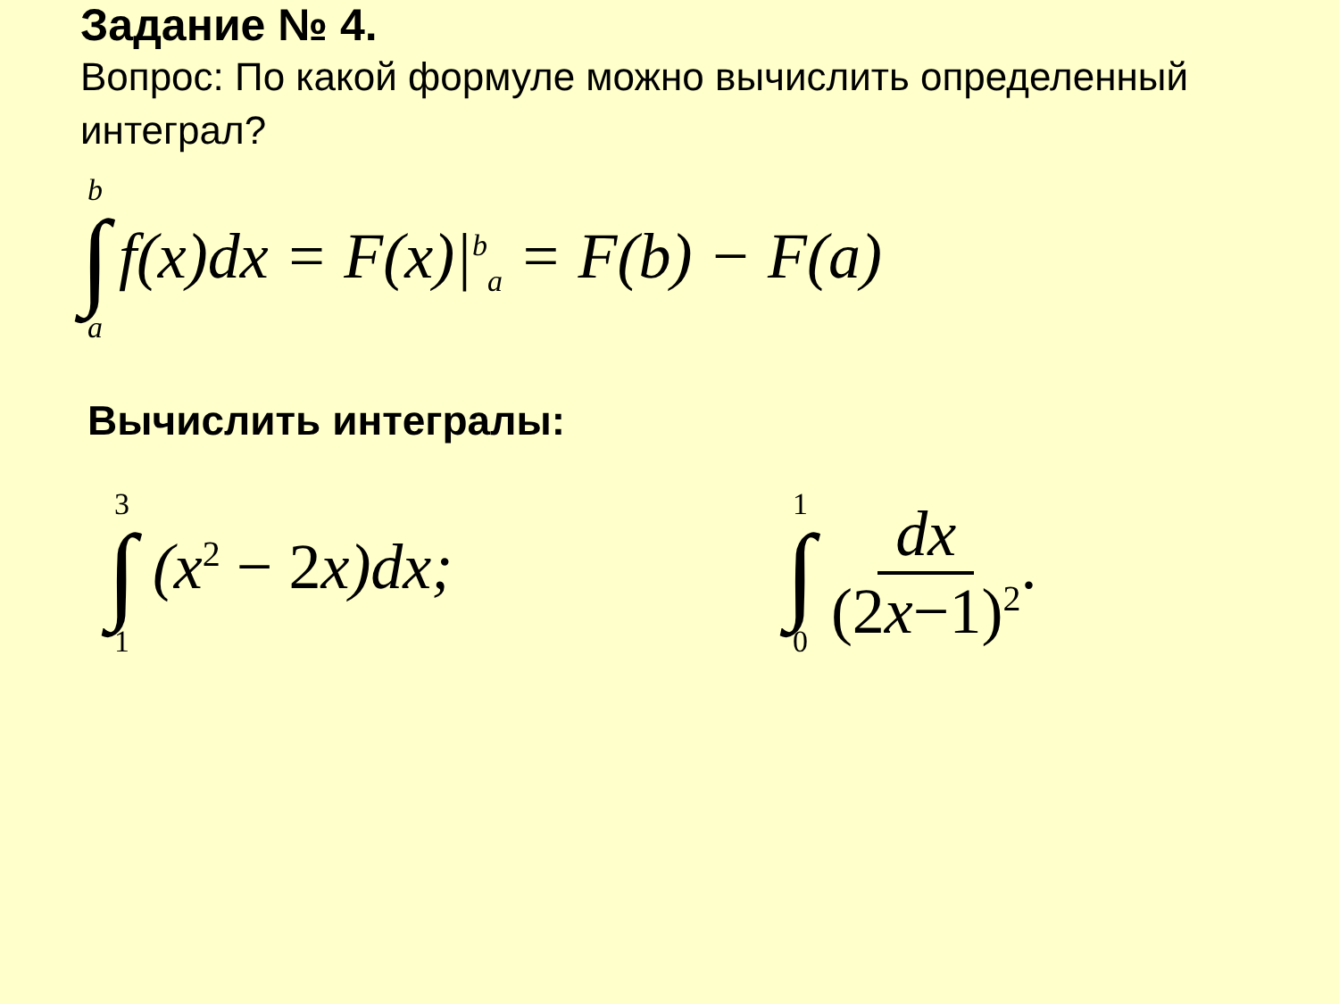Задание № 4.
Вопрос: По какой формуле можно вычислить определенный интеграл?
b ∫ a f(x)dx = F(x)|<sup>b</sup><sub>a</sub> = F(b) − F(a)
Вычислить интегралы:
3 ∫ 1 (x<sup>2</sup> − 2x)dx;
1 ∫ 0 dx (2x−1)<sup>2</sup>.